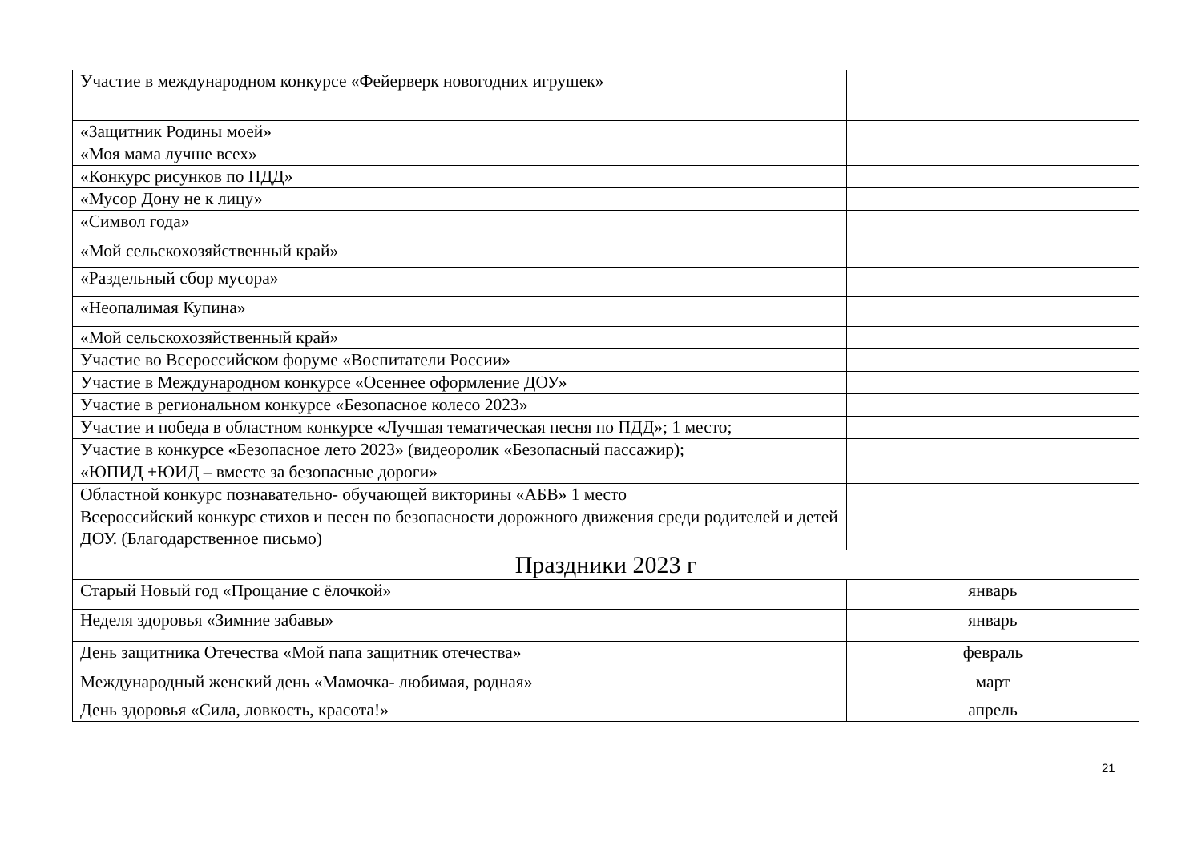| Участие в международном конкурсе «Фейерверк новогодних игрушек» | |
| «Защитник Родины моей» | |
| «Моя мама лучше всех» | |
| «Конкурс рисунков по ПДД» | |
| «Мусор Дону не к лицу» | |
| «Символ года» | |
| «Мой сельскохозяйственный край» | |
| «Раздельный сбор мусора» | |
| «Неопалимая Купина» | |
| «Мой сельскохозяйственный край» | |
| Участие во Всероссийском форуме «Воспитатели России» | |
| Участие в Международном конкурсе «Осеннее оформление ДОУ» | |
| Участие в региональном конкурсе «Безопасное колесо 2023» | |
| Участие и победа в областном конкурсе «Лучшая тематическая песня по ПДД»; 1 место; | |
| Участие в конкурсе «Безопасное лето 2023» (видеоролик «Безопасный пассажир); | |
| «ЮПИД +ЮИД – вместе за безопасные дороги» | |
| Областной конкурс познавательно- обучающей викторины «АБВ» 1 место | |
| Всероссийский конкурс стихов и песен по безопасности дорожного движения среди родителей и детей ДОУ. (Благодарственное письмо) | |
| Праздники 2023 г | |
| Старый Новый год «Прощание с ёлочкой» | январь |
| Неделя здоровья «Зимние забавы» | январь |
| День защитника Отечества «Мой папа защитник отечества» | февраль |
| Международный женский день «Мамочка- любимая, родная» | март |
| День здоровья «Сила, ловкость, красота!» | апрель |
21